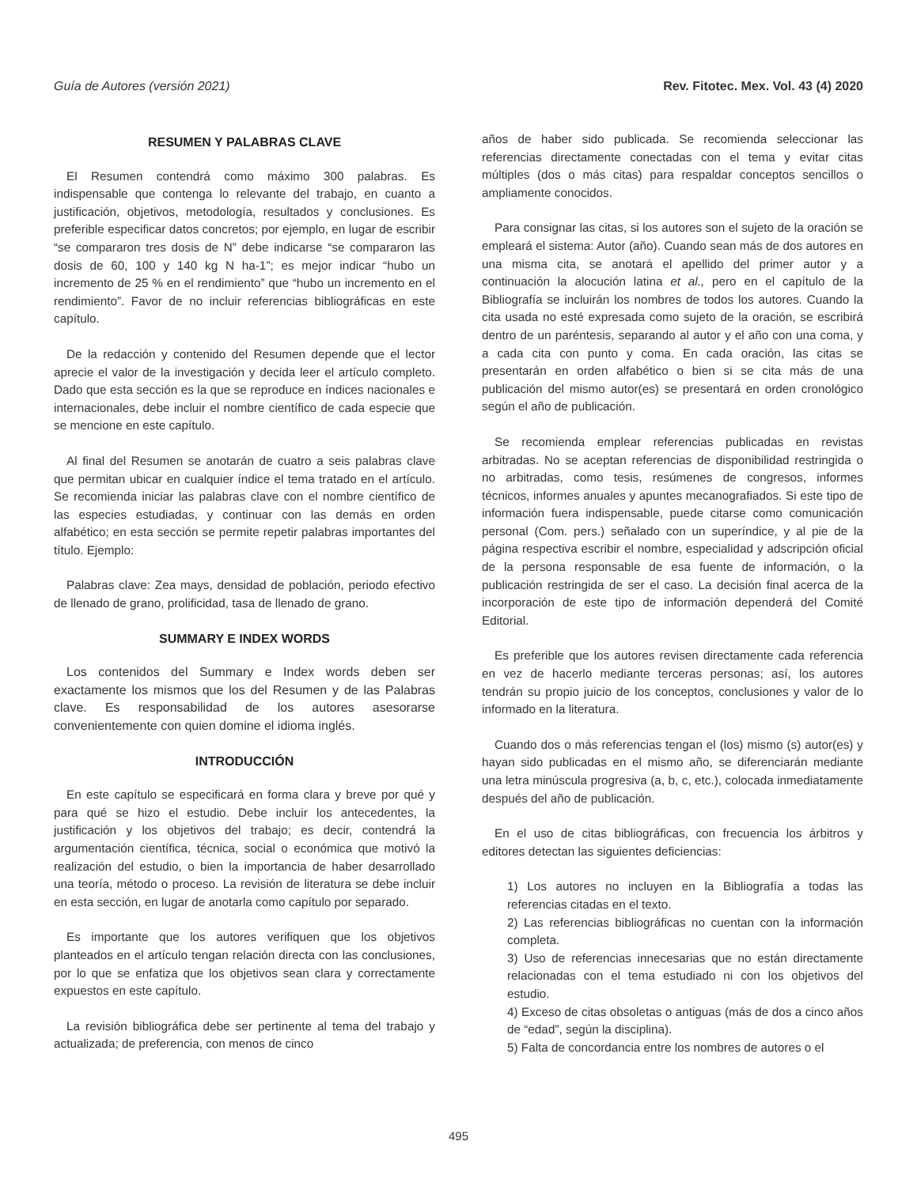Guía de Autores (versión 2021) Rev. Fitotec. Mex. Vol. 43 (4) 2020
RESUMEN Y PALABRAS CLAVE
El Resumen contendrá como máximo 300 palabras. Es indispensable que contenga lo relevante del trabajo, en cuanto a justificación, objetivos, metodología, resultados y conclusiones. Es preferible especificar datos concretos; por ejemplo, en lugar de escribir “se compararon tres dosis de N” debe indicarse “se compararon las dosis de 60, 100 y 140 kg N ha-1”; es mejor indicar “hubo un incremento de 25 % en el rendimiento” que “hubo un incremento en el rendimiento”. Favor de no incluir referencias bibliográficas en este capítulo.
De la redacción y contenido del Resumen depende que el lector aprecie el valor de la investigación y decida leer el artículo completo. Dado que esta sección es la que se reproduce en índices nacionales e internacionales, debe incluir el nombre científico de cada especie que se mencione en este capítulo.
Al final del Resumen se anotarán de cuatro a seis palabras clave que permitan ubicar en cualquier índice el tema tratado en el artículo. Se recomienda iniciar las palabras clave con el nombre científico de las especies estudiadas, y continuar con las demás en orden alfabético; en esta sección se permite repetir palabras importantes del título. Ejemplo:
Palabras clave: Zea mays, densidad de población, periodo efectivo de llenado de grano, prolificidad, tasa de llenado de grano.
SUMMARY E INDEX WORDS
Los contenidos del Summary e Index words deben ser exactamente los mismos que los del Resumen y de las Palabras clave. Es responsabilidad de los autores asesorarse convenientemente con quien domine el idioma inglés.
INTRODUCCIÓN
En este capítulo se especificará en forma clara y breve por qué y para qué se hizo el estudio. Debe incluir los antecedentes, la justificación y los objetivos del trabajo; es decir, contendrá la argumentación científica, técnica, social o económica que motivó la realización del estudio, o bien la importancia de haber desarrollado una teoría, método o proceso. La revisión de literatura se debe incluir en esta sección, en lugar de anotarla como capítulo por separado.
Es importante que los autores verifiquen que los objetivos planteados en el artículo tengan relación directa con las conclusiones, por lo que se enfatiza que los objetivos sean clara y correctamente expuestos en este capítulo.
La revisión bibliográfica debe ser pertinente al tema del trabajo y actualizada; de preferencia, con menos de cinco
años de haber sido publicada. Se recomienda seleccionar las referencias directamente conectadas con el tema y evitar citas múltiples (dos o más citas) para respaldar conceptos sencillos o ampliamente conocidos.
Para consignar las citas, si los autores son el sujeto de la oración se empleará el sistema: Autor (año). Cuando sean más de dos autores en una misma cita, se anotará el apellido del primer autor y a continuación la alocución latina et al., pero en el capítulo de la Bibliografía se incluirán los nombres de todos los autores. Cuando la cita usada no esté expresada como sujeto de la oración, se escribirá dentro de un paréntesis, separando al autor y el año con una coma, y a cada cita con punto y coma. En cada oración, las citas se presentarán en orden alfabético o bien si se cita más de una publicación del mismo autor(es) se presentará en orden cronológico según el año de publicación.
Se recomienda emplear referencias publicadas en revistas arbitradas. No se aceptan referencias de disponibilidad restringida o no arbitradas, como tesis, resúmenes de congresos, informes técnicos, informes anuales y apuntes mecanografiados. Si este tipo de información fuera indispensable, puede citarse como comunicación personal (Com. pers.) señalado con un superíndice, y al pie de la página respectiva escribir el nombre, especialidad y adscripción oficial de la persona responsable de esa fuente de información, o la publicación restringida de ser el caso. La decisión final acerca de la incorporación de este tipo de información dependerá del Comité Editorial.
Es preferible que los autores revisen directamente cada referencia en vez de hacerlo mediante terceras personas; así, los autores tendrán su propio juicio de los conceptos, conclusiones y valor de lo informado en la literatura.
Cuando dos o más referencias tengan el (los) mismo (s) autor(es) y hayan sido publicadas en el mismo año, se diferenciarán mediante una letra minúscula progresiva (a, b, c, etc.), colocada inmediatamente después del año de publicación.
En el uso de citas bibliográficas, con frecuencia los árbitros y editores detectan las siguientes deficiencias:
1) Los autores no incluyen en la Bibliografía a todas las referencias citadas en el texto.
2) Las referencias bibliográficas no cuentan con la información completa.
3) Uso de referencias innecesarias que no están directamente relacionadas con el tema estudiado ni con los objetivos del estudio.
4) Exceso de citas obsoletas o antiguas (más de dos a cinco años de “edad”, según la disciplina).
5) Falta de concordancia entre los nombres de autores o el
495